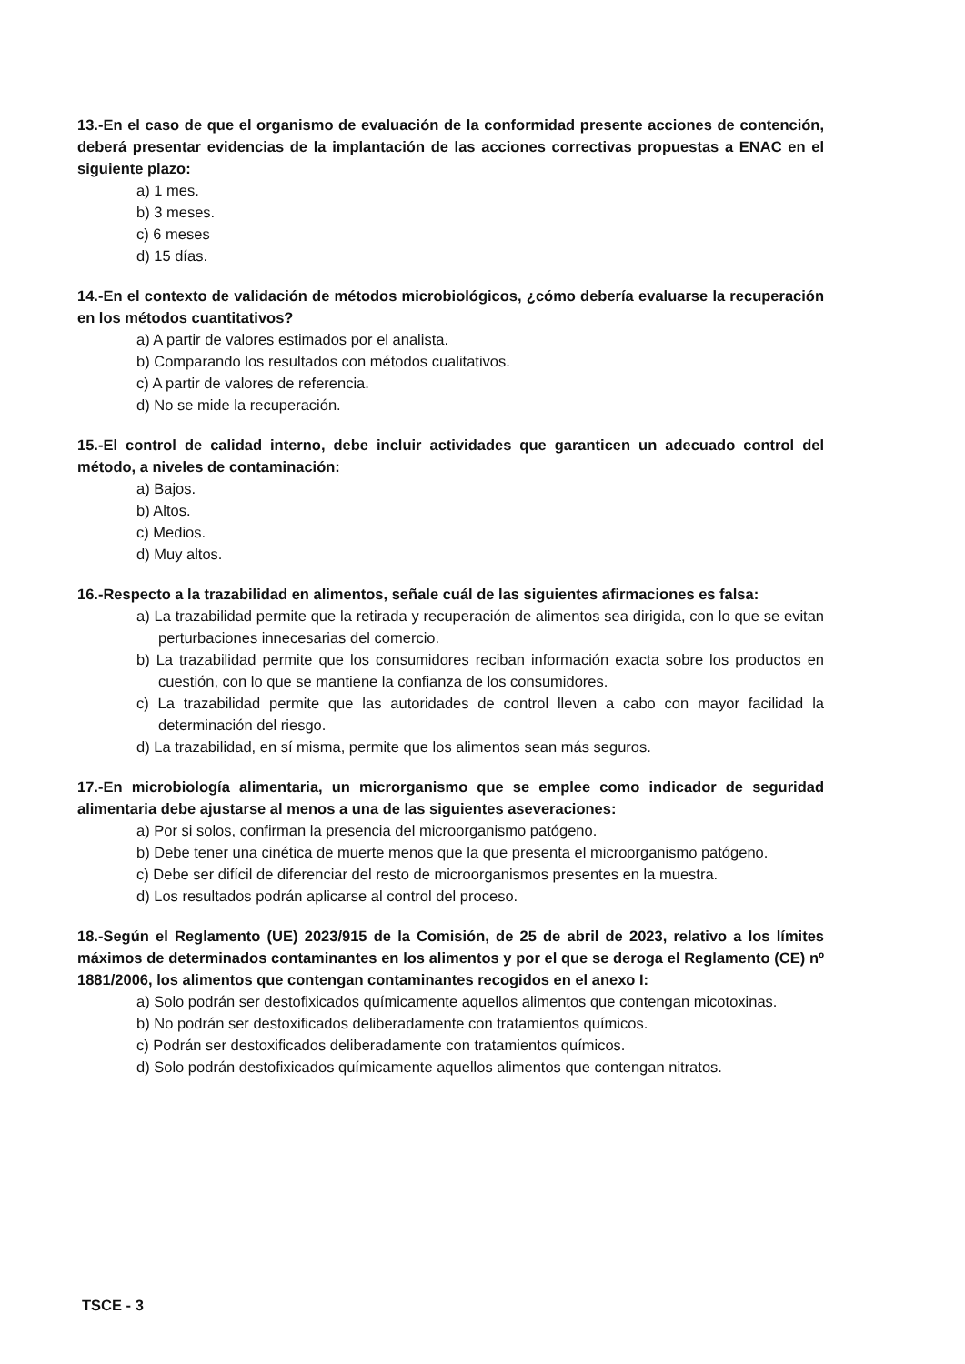13.-En el caso de que el organismo de evaluación de la conformidad presente acciones de contención, deberá presentar evidencias de la implantación de las acciones correctivas propuestas a ENAC en el siguiente plazo:
a) 1 mes.
b) 3 meses.
c) 6 meses
d) 15 días.
14.-En el contexto de validación de métodos microbiológicos, ¿cómo debería evaluarse la recuperación en los métodos cuantitativos?
a) A partir de valores estimados por el analista.
b) Comparando los resultados con métodos cualitativos.
c) A partir de valores de referencia.
d) No se mide la recuperación.
15.-El control de calidad interno, debe incluir actividades que garanticen un adecuado control del método, a niveles de contaminación:
a) Bajos.
b) Altos.
c) Medios.
d) Muy altos.
16.-Respecto a la trazabilidad en alimentos, señale cuál de las siguientes afirmaciones es falsa:
a) La trazabilidad permite que la retirada y recuperación de alimentos sea dirigida, con lo que se evitan perturbaciones innecesarias del comercio.
b) La trazabilidad permite que los consumidores reciban información exacta sobre los productos en cuestión, con lo que se mantiene la confianza de los consumidores.
c) La trazabilidad permite que las autoridades de control lleven a cabo con mayor facilidad la determinación del riesgo.
d) La trazabilidad, en sí misma, permite que los alimentos sean más seguros.
17.-En microbiología alimentaria, un microrganismo que se emplee como indicador de seguridad alimentaria debe ajustarse al menos a una de las siguientes aseveraciones:
a) Por si solos, confirman la presencia del microorganismo patógeno.
b) Debe tener una cinética de muerte menos que la que presenta el microorganismo patógeno.
c) Debe ser difícil de diferenciar del resto de microorganismos presentes en la muestra.
d) Los resultados podrán aplicarse al control del proceso.
18.-Según el Reglamento (UE) 2023/915 de la Comisión, de 25 de abril de 2023, relativo a los límites máximos de determinados contaminantes en los alimentos y por el que se deroga el Reglamento (CE) nº 1881/2006, los alimentos que contengan contaminantes recogidos en el anexo I:
a) Solo podrán ser destofixicados químicamente aquellos alimentos que contengan micotoxinas.
b) No podrán ser destoxificados deliberadamente con tratamientos químicos.
c) Podrán ser destoxificados deliberadamente con tratamientos químicos.
d) Solo podrán destofixicados químicamente aquellos alimentos que contengan nitratos.
TSCE - 3